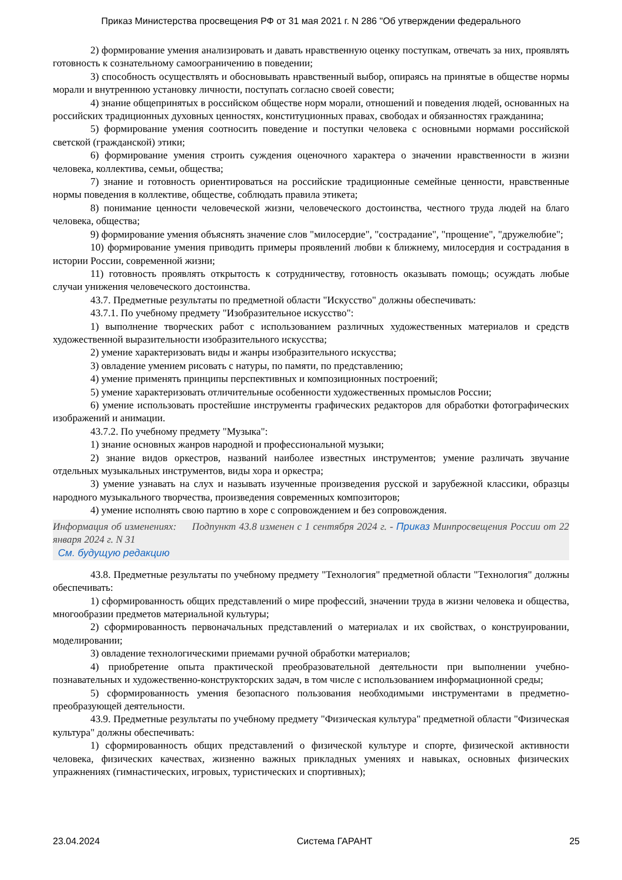Приказ Министерства просвещения РФ от 31 мая 2021 г. N 286 "Об утверждении федерального
2) формирование умения анализировать и давать нравственную оценку поступкам, отвечать за них, проявлять готовность к сознательному самоограничению в поведении;
3) способность осуществлять и обосновывать нравственный выбор, опираясь на принятые в обществе нормы морали и внутреннюю установку личности, поступать согласно своей совести;
4) знание общепринятых в российском обществе норм морали, отношений и поведения людей, основанных на российских традиционных духовных ценностях, конституционных правах, свободах и обязанностях гражданина;
5) формирование умения соотносить поведение и поступки человека с основными нормами российской светской (гражданской) этики;
6) формирование умения строить суждения оценочного характера о значении нравственности в жизни человека, коллектива, семьи, общества;
7) знание и готовность ориентироваться на российские традиционные семейные ценности, нравственные нормы поведения в коллективе, обществе, соблюдать правила этикета;
8) понимание ценности человеческой жизни, человеческого достоинства, честного труда людей на благо человека, общества;
9) формирование умения объяснять значение слов "милосердие", "сострадание", "прощение", "дружелюбие";
10) формирование умения приводить примеры проявлений любви к ближнему, милосердия и сострадания в истории России, современной жизни;
11) готовность проявлять открытость к сотрудничеству, готовность оказывать помощь; осуждать любые случаи унижения человеческого достоинства.
43.7. Предметные результаты по предметной области "Искусство" должны обеспечивать:
43.7.1. По учебному предмету "Изобразительное искусство":
1) выполнение творческих работ с использованием различных художественных материалов и средств художественной выразительности изобразительного искусства;
2) умение характеризовать виды и жанры изобразительного искусства;
3) овладение умением рисовать с натуры, по памяти, по представлению;
4) умение применять принципы перспективных и композиционных построений;
5) умение характеризовать отличительные особенности художественных промыслов России;
6) умение использовать простейшие инструменты графических редакторов для обработки фотографических изображений и анимации.
43.7.2. По учебному предмету "Музыка":
1) знание основных жанров народной и профессиональной музыки;
2) знание видов оркестров, названий наиболее известных инструментов; умение различать звучание отдельных музыкальных инструментов, виды хора и оркестра;
3) умение узнавать на слух и называть изученные произведения русской и зарубежной классики, образцы народного музыкального творчества, произведения современных композиторов;
4) умение исполнять свою партию в хоре с сопровождением и без сопровождения.
Информация об изменениях: Подпункт 43.8 изменен с 1 сентября 2024 г. - Приказ Минпросвещения России от 22 января 2024 г. N 31
См. будущую редакцию
43.8. Предметные результаты по учебному предмету "Технология" предметной области "Технология" должны обеспечивать:
1) сформированность общих представлений о мире профессий, значении труда в жизни человека и общества, многообразии предметов материальной культуры;
2) сформированность первоначальных представлений о материалах и их свойствах, о конструировании, моделировании;
3) овладение технологическими приемами ручной обработки материалов;
4) приобретение опыта практической преобразовательной деятельности при выполнении учебно-познавательных и художественно-конструкторских задач, в том числе с использованием информационной среды;
5) сформированность умения безопасного пользования необходимыми инструментами в предметно-преобразующей деятельности.
43.9. Предметные результаты по учебному предмету "Физическая культура" предметной области "Физическая культура" должны обеспечивать:
1) сформированность общих представлений о физической культуре и спорте, физической активности человека, физических качествах, жизненно важных прикладных умениях и навыках, основных физических упражнениях (гимнастических, игровых, туристических и спортивных);
23.04.2024 Система ГАРАНТ 25